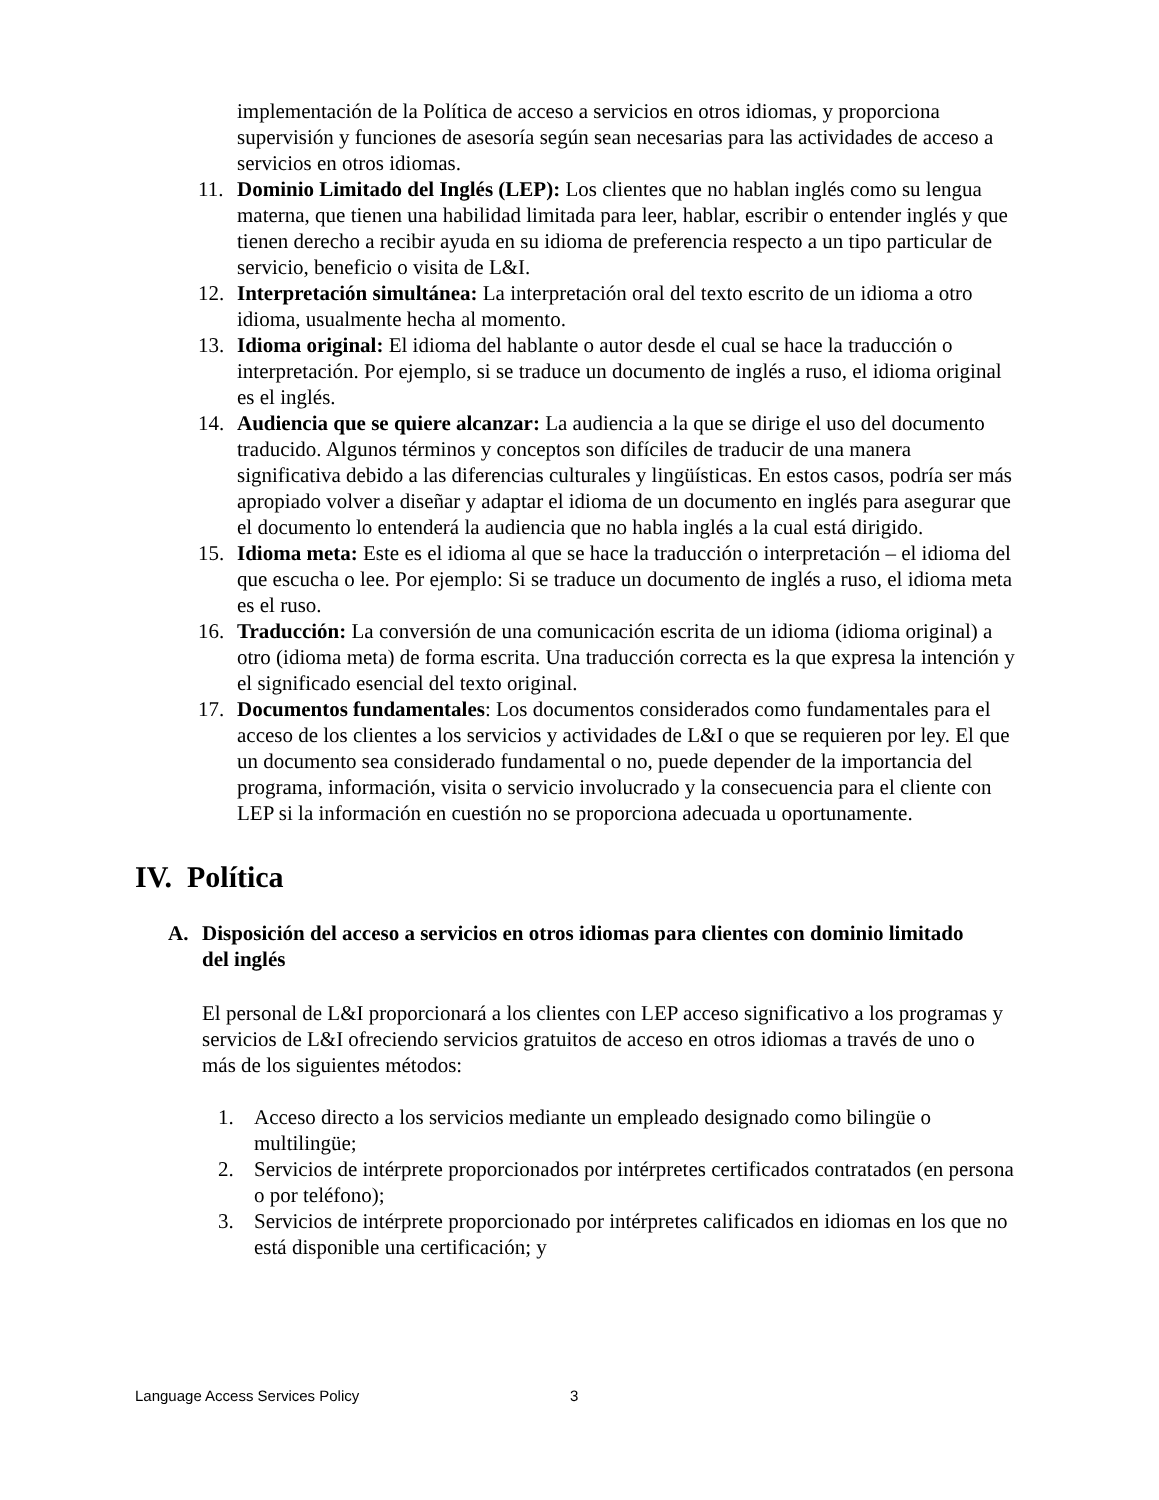implementación de la Política de acceso a servicios en otros idiomas, y proporciona supervisión y funciones de asesoría según sean necesarias para las actividades de acceso a servicios en otros idiomas.
11. Dominio Limitado del Inglés (LEP): Los clientes que no hablan inglés como su lengua materna, que tienen una habilidad limitada para leer, hablar, escribir o entender inglés y que tienen derecho a recibir ayuda en su idioma de preferencia respecto a un tipo particular de servicio, beneficio o visita de L&I.
12. Interpretación simultánea: La interpretación oral del texto escrito de un idioma a otro idioma, usualmente hecha al momento.
13. Idioma original: El idioma del hablante o autor desde el cual se hace la traducción o interpretación. Por ejemplo, si se traduce un documento de inglés a ruso, el idioma original es el inglés.
14. Audiencia que se quiere alcanzar: La audiencia a la que se dirige el uso del documento traducido. Algunos términos y conceptos son difíciles de traducir de una manera significativa debido a las diferencias culturales y lingüísticas. En estos casos, podría ser más apropiado volver a diseñar y adaptar el idioma de un documento en inglés para asegurar que el documento lo entenderá la audiencia que no habla inglés a la cual está dirigido.
15. Idioma meta: Este es el idioma al que se hace la traducción o interpretación – el idioma del que escucha o lee. Por ejemplo: Si se traduce un documento de inglés a ruso, el idioma meta es el ruso.
16. Traducción: La conversión de una comunicación escrita de un idioma (idioma original) a otro (idioma meta) de forma escrita. Una traducción correcta es la que expresa la intención y el significado esencial del texto original.
17. Documentos fundamentales: Los documentos considerados como fundamentales para el acceso de los clientes a los servicios y actividades de L&I o que se requieren por ley. El que un documento sea considerado fundamental o no, puede depender de la importancia del programa, información, visita o servicio involucrado y la consecuencia para el cliente con LEP si la información en cuestión no se proporciona adecuada u oportunamente.
IV. Política
A. Disposición del acceso a servicios en otros idiomas para clientes con dominio limitado del inglés
El personal de L&I proporcionará a los clientes con LEP acceso significativo a los programas y servicios de L&I ofreciendo servicios gratuitos de acceso en otros idiomas a través de uno o más de los siguientes métodos:
1. Acceso directo a los servicios mediante un empleado designado como bilingüe o multilingüe;
2. Servicios de intérprete proporcionados por intérpretes certificados contratados (en persona o por teléfono);
3. Servicios de intérprete proporcionado por intérpretes calificados en idiomas en los que no está disponible una certificación; y
Language Access Services Policy 3